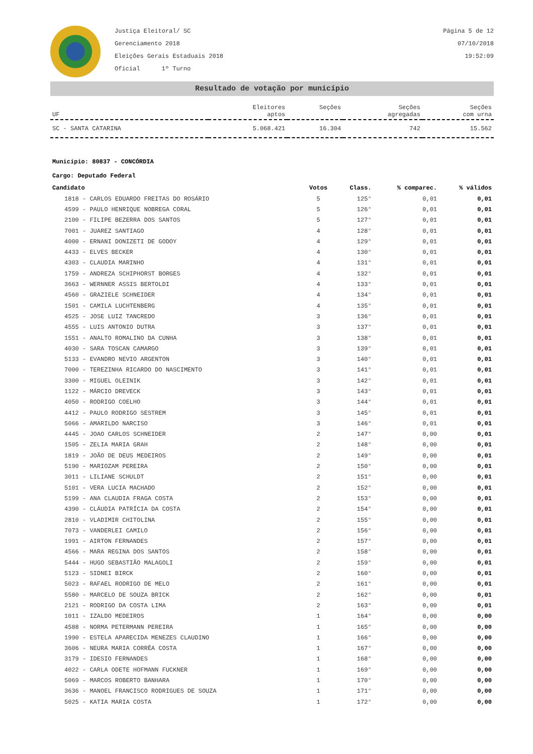Justiça Eleitoral/ SC
Gerenciamento 2018
Eleições Gerais Estaduais 2018
Oficial 1º Turno
Página 5 de 12
07/10/2018
19:52:09
Resultado de votação por município
| UF | Eleitores aptos | Seções | Seções agregadas | Seções com urna |
| --- | --- | --- | --- | --- |
| SC - SANTA CATARINA | 5.068.421 | 16.304 | 742 | 15.562 |
Município: 80837 - CONCÓRDIA
Cargo: Deputado Federal
| Candidato | Votos | Class. | % comparec. | % válidos |
| --- | --- | --- | --- | --- |
| 1818 - CARLOS EDUARDO FREITAS DO ROSÁRIO | 5 | 125° | 0,01 | 0,01 |
| 4599 - PAULO HENRIQUE NOBREGA CORAL | 5 | 126° | 0,01 | 0,01 |
| 2100 - FILIPE BEZERRA DOS SANTOS | 5 | 127° | 0,01 | 0,01 |
| 7001 - JUAREZ SANTIAGO | 4 | 128° | 0,01 | 0,01 |
| 4000 - ERNANI DONIZETI DE GODOY | 4 | 129° | 0,01 | 0,01 |
| 4433 - ELVES BECKER | 4 | 130° | 0,01 | 0,01 |
| 4303 - CLAUDIA MARINHO | 4 | 131° | 0,01 | 0,01 |
| 1759 - ANDREZA SCHIPHORST BORGES | 4 | 132° | 0,01 | 0,01 |
| 3663 - WERNNER ASSIS BERTOLDI | 4 | 133° | 0,01 | 0,01 |
| 4560 - GRAZIELE SCHNEIDER | 4 | 134° | 0,01 | 0,01 |
| 1501 - CAMILA LUCHTENBERG | 4 | 135° | 0,01 | 0,01 |
| 4525 - JOSE LUIZ TANCREDO | 3 | 136° | 0,01 | 0,01 |
| 4555 - LUIS ANTONIO DUTRA | 3 | 137° | 0,01 | 0,01 |
| 1551 - ANALTO ROMALINO DA CUNHA | 3 | 138° | 0,01 | 0,01 |
| 4030 - SARA TOSCAN CAMARGO | 3 | 139° | 0,01 | 0,01 |
| 5133 - EVANDRO NEVIO ARGENTON | 3 | 140° | 0,01 | 0,01 |
| 7000 - TEREZINHA RICARDO DO NASCIMENTO | 3 | 141° | 0,01 | 0,01 |
| 3300 - MIGUEL OLEINIK | 3 | 142° | 0,01 | 0,01 |
| 1122 - MÁRCIO DREVECK | 3 | 143° | 0,01 | 0,01 |
| 4050 - RODRIGO COELHO | 3 | 144° | 0,01 | 0,01 |
| 4412 - PAULO RODRIGO SESTREM | 3 | 145° | 0,01 | 0,01 |
| 5066 - AMARILDO NARCISO | 3 | 146° | 0,01 | 0,01 |
| 4445 - JOAO CARLOS SCHNEIDER | 2 | 147° | 0,00 | 0,01 |
| 1505 - ZELIA MARIA GRAH | 2 | 148° | 0,00 | 0,01 |
| 1819 - JOÃO DE DEUS MEDEIROS | 2 | 149° | 0,00 | 0,01 |
| 5190 - MARIOZAM PEREIRA | 2 | 150° | 0,00 | 0,01 |
| 3011 - LILIANE SCHULDT | 2 | 151° | 0,00 | 0,01 |
| 5101 - VERA LUCIA MACHADO | 2 | 152° | 0,00 | 0,01 |
| 5199 - ANA CLAUDIA FRAGA COSTA | 2 | 153° | 0,00 | 0,01 |
| 4390 - CLÁUDIA PATRÍCIA DA COSTA | 2 | 154° | 0,00 | 0,01 |
| 2810 - VLADIMIR CHITOLINA | 2 | 155° | 0,00 | 0,01 |
| 7073 - VANDERLEI CAMILO | 2 | 156° | 0,00 | 0,01 |
| 1991 - AIRTON FERNANDES | 2 | 157° | 0,00 | 0,01 |
| 4566 - MARA REGINA DOS SANTOS | 2 | 158° | 0,00 | 0,01 |
| 5444 - HUGO SEBASTIÃO MALAGOLI | 2 | 159° | 0,00 | 0,01 |
| 5123 - SIDNEI BIRCK | 2 | 160° | 0,00 | 0,01 |
| 5023 - RAFAEL RODRIGO DE MELO | 2 | 161° | 0,00 | 0,01 |
| 5580 - MARCELO DE SOUZA BRICK | 2 | 162° | 0,00 | 0,01 |
| 2121 - RODRIGO DA COSTA LIMA | 2 | 163° | 0,00 | 0,01 |
| 1011 - IZALDO MEDEIROS | 1 | 164° | 0,00 | 0,00 |
| 4588 - NORMA PETERMANN PEREIRA | 1 | 165° | 0,00 | 0,00 |
| 1990 - ESTELA APARECIDA MENEZES CLAUDINO | 1 | 166° | 0,00 | 0,00 |
| 3606 - NEURA MARIA CORRÊA COSTA | 1 | 167° | 0,00 | 0,00 |
| 3179 - IDESIO FERNANDES | 1 | 168° | 0,00 | 0,00 |
| 4022 - CARLA ODETE HOFMANN FUCKNER | 1 | 169° | 0,00 | 0,00 |
| 5069 - MARCOS ROBERTO BANHARA | 1 | 170° | 0,00 | 0,00 |
| 3636 - MANOEL FRANCISCO RODRIGUES DE SOUZA | 1 | 171° | 0,00 | 0,00 |
| 5025 - KATIA MARIA COSTA | 1 | 172° | 0,00 | 0,00 |